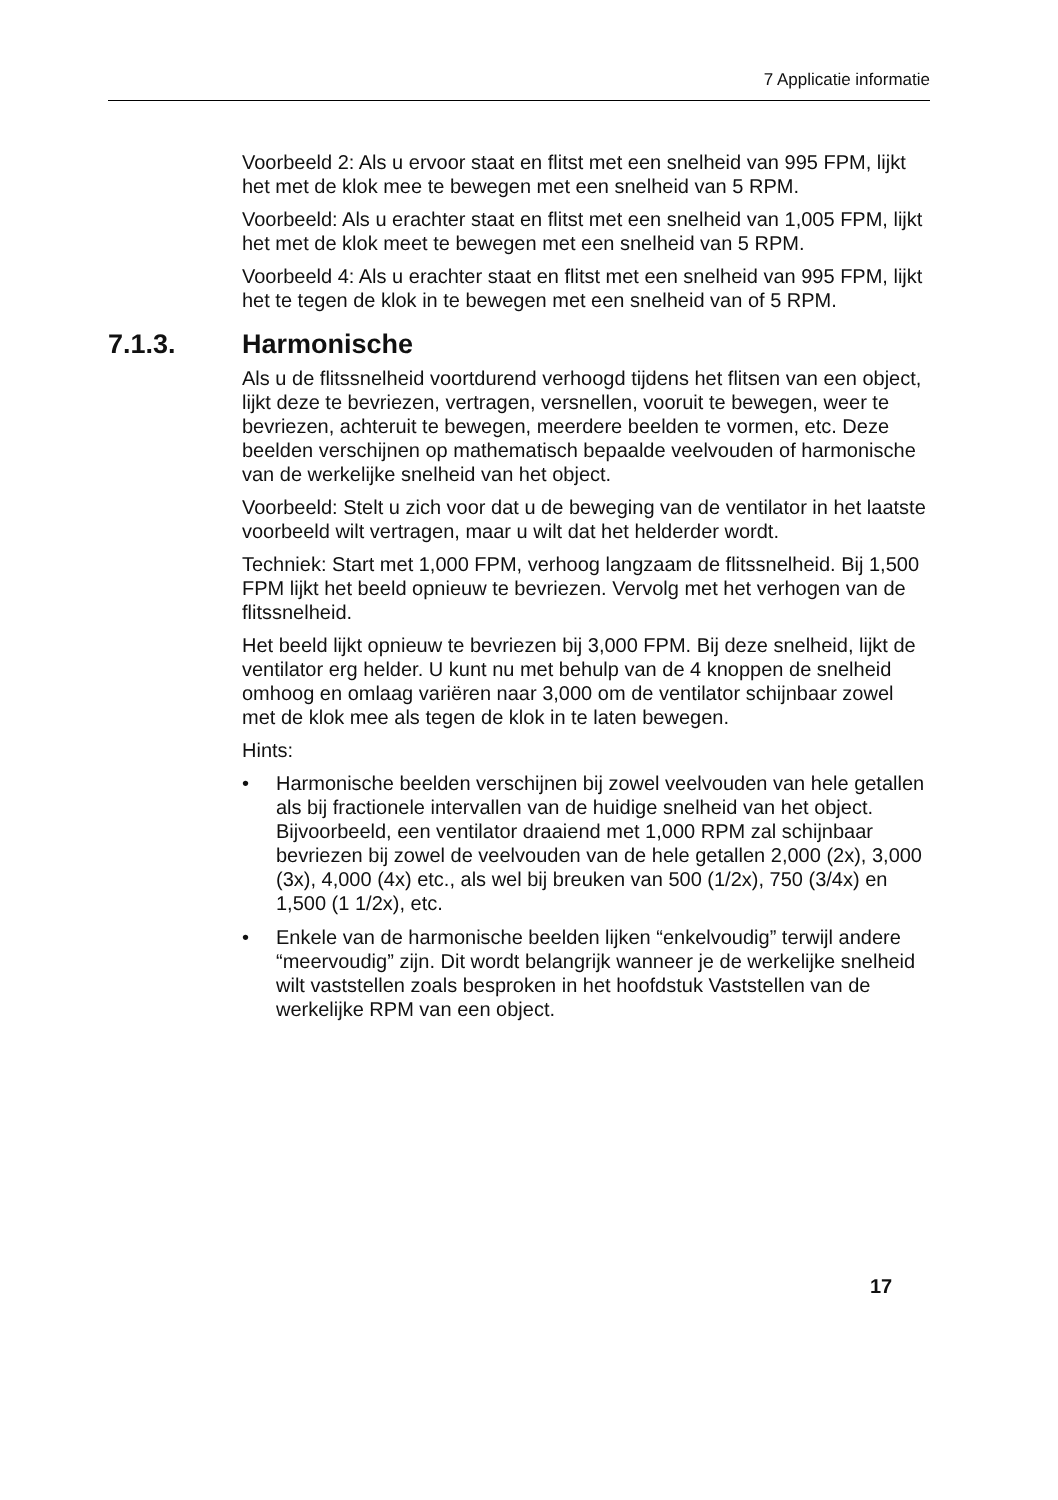7 Applicatie informatie
Voorbeeld 2: Als u ervoor staat en flitst met een snelheid van 995 FPM, lijkt het met de klok mee te bewegen met een snelheid van 5 RPM.
Voorbeeld: Als u erachter staat en flitst met een snelheid van 1,005 FPM, lijkt het met de klok meet te bewegen met een snelheid van 5 RPM.
Voorbeeld 4: Als u erachter staat en flitst met een snelheid van 995 FPM, lijkt het te tegen de klok in te bewegen met een snelheid van of 5 RPM.
7.1.3. Harmonische
Als u de flitssnelheid voortdurend verhoogd tijdens het flitsen van een object, lijkt deze te bevriezen, vertragen, versnellen, vooruit te bewegen, weer te bevriezen, achteruit te bewegen, meerdere beelden te vormen, etc. Deze beelden verschijnen op mathematisch bepaalde veelvouden of harmonische van de werkelijke snelheid van het object.
Voorbeeld: Stelt u zich voor dat u de beweging van de ventilator in het laatste voorbeeld wilt vertragen, maar u wilt dat het helderder wordt.
Techniek: Start met 1,000 FPM, verhoog langzaam de flitssnelheid. Bij 1,500 FPM lijkt het beeld opnieuw te bevriezen. Vervolg met het verhogen van de flitssnelheid.
Het beeld lijkt opnieuw te bevriezen bij 3,000 FPM. Bij deze snelheid, lijkt de ventilator erg helder. U kunt nu met behulp van de 4 knoppen de snelheid omhoog en omlaag variëren naar 3,000 om de ventilator schijnbaar zowel met de klok mee als tegen de klok in te laten bewegen.
Hints:
• Harmonische beelden verschijnen bij zowel veelvouden van hele getallen als bij fractionele intervallen van de huidige snelheid van het object. Bijvoorbeeld, een ventilator draaiend met 1,000 RPM zal schijnbaar bevriezen bij zowel de veelvouden van de hele getallen 2,000 (2x), 3,000 (3x), 4,000 (4x) etc., als wel bij breuken van 500 (1/2x), 750 (3/4x) en 1,500 (1 1/2x), etc.
• Enkele van de harmonische beelden lijken “enkelvoudig” terwijl andere “meervoudig” zijn. Dit wordt belangrijk wanneer je de werkelijke snelheid wilt vaststellen zoals besproken in het hoofdstuk Vaststellen van de werkelijke RPM van een object.
17